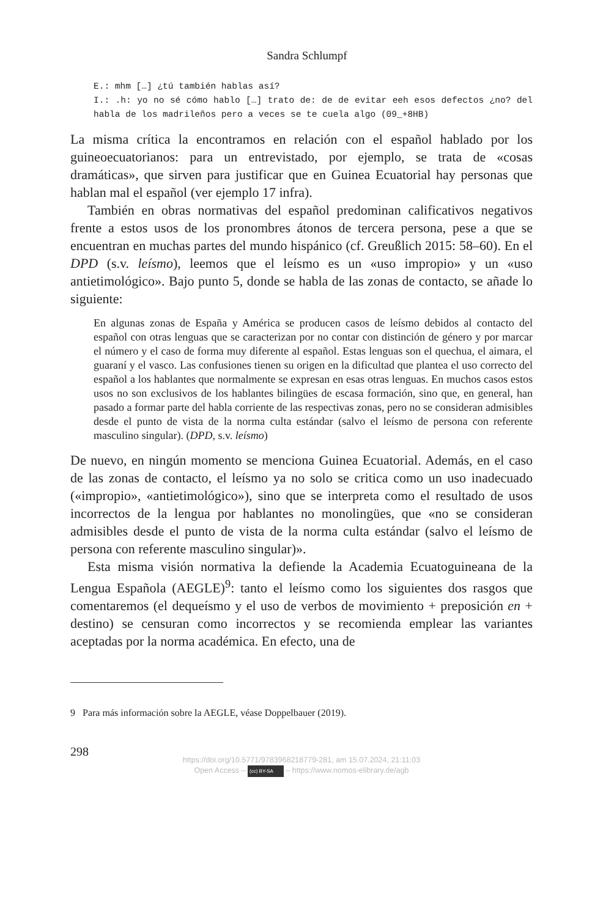Sandra Schlumpf
E.: mhm […] ¿tú también hablas así?
I.: .h: yo no sé cómo hablo […] trato de: de de evitar eeh esos defectos ¿no? del habla de los madrileños pero a veces se te cuela algo (09_+8HB)
La misma crítica la encontramos en relación con el español hablado por los guineoecuatorianos: para un entrevistado, por ejemplo, se trata de «cosas dramáticas», que sirven para justificar que en Guinea Ecuatorial hay personas que hablan mal el español (ver ejemplo 17 infra).
También en obras normativas del español predominan calificativos negativos frente a estos usos de los pronombres átonos de tercera persona, pese a que se encuentran en muchas partes del mundo hispánico (cf. Greußlich 2015: 58–60). En el DPD (s.v. leísmo), leemos que el leísmo es un «uso impropio» y un «uso antietimológico». Bajo punto 5, donde se habla de las zonas de contacto, se añade lo siguiente:
En algunas zonas de España y América se producen casos de leísmo debidos al contacto del español con otras lenguas que se caracterizan por no contar con distinción de género y por marcar el número y el caso de forma muy diferente al español. Estas lenguas son el quechua, el aimara, el guaraní y el vasco. Las confusiones tienen su origen en la dificultad que plantea el uso correcto del español a los hablantes que normalmente se expresan en esas otras lenguas. En muchos casos estos usos no son exclusivos de los hablantes bilingües de escasa formación, sino que, en general, han pasado a formar parte del habla corriente de las respectivas zonas, pero no se consideran admisibles desde el punto de vista de la norma culta estándar (salvo el leísmo de persona con referente masculino singular). (DPD, s.v. leísmo)
De nuevo, en ningún momento se menciona Guinea Ecuatorial. Además, en el caso de las zonas de contacto, el leísmo ya no solo se critica como un uso inadecuado («impropio», «antietimológico»), sino que se interpreta como el resultado de usos incorrectos de la lengua por hablantes no monolingües, que «no se consideran admisibles desde el punto de vista de la norma culta estándar (salvo el leísmo de persona con referente masculino singular)».
Esta misma visión normativa la defiende la Academia Ecuatoguineana de la Lengua Española (AEGLE)<sup>9</sup>: tanto el leísmo como los siguientes dos rasgos que comentaremos (el dequeísmo y el uso de verbos de movimiento + preposición en + destino) se censuran como incorrectos y se recomienda emplear las variantes aceptadas por la norma académica. En efecto, una de
9 Para más información sobre la AEGLE, véase Doppelbauer (2019).
298
https://doi.org/10.5771/9783968218779-281, am 15.07.2024, 21:11:03
Open Access – (cc) BY-SA – https://www.nomos-elibrary.de/agb